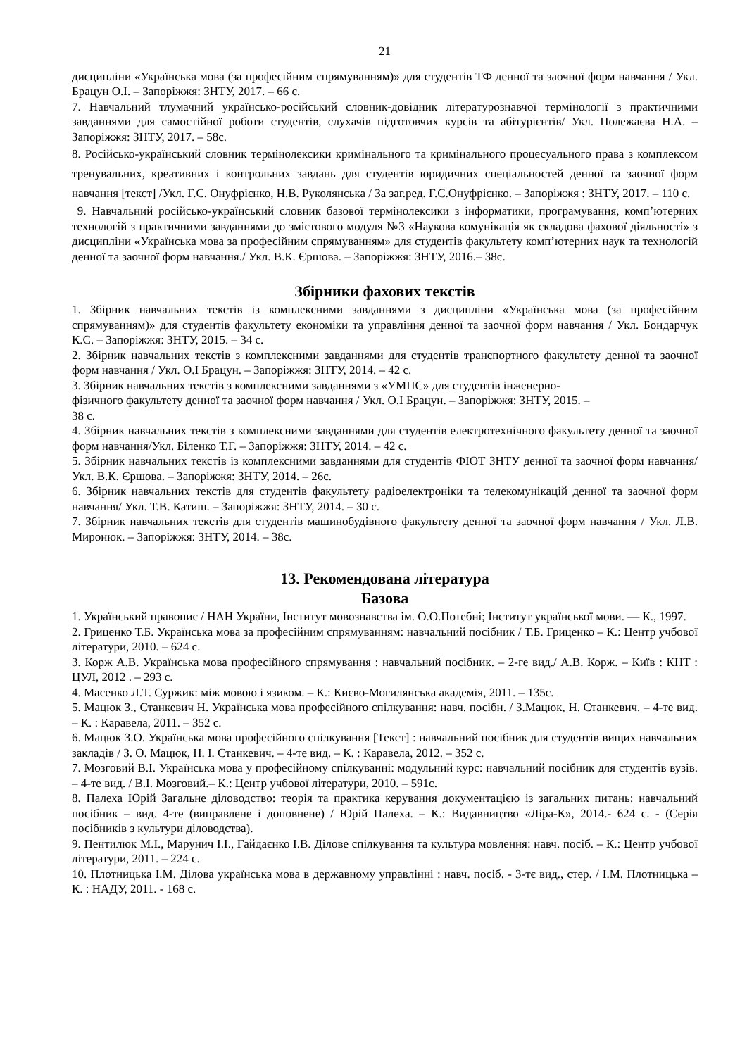21
дисципліни «Українська мова (за професійним спрямуванням)» для студентів ТФ денної та заочної форм навчання / Укл. Брацун О.І. – Запоріжжя: ЗНТУ, 2017. – 66 с.
7. Навчальний тлумачний українсько-російський словник-довідник літературознавчої термінології з практичними завданнями для самостійної роботи студентів, слухачів підготовчих курсів та абітурієнтів/ Укл. Полежаєва Н.А. – Запоріжжя: ЗНТУ, 2017. – 58с.
8. Російсько-український словник термінолексики кримінального та кримінального процесуального права з комплексом тренувальних, креативних і контрольних завдань для студентів юридичних спеціальностей денної та заочної форм навчання [текст] /Укл. Г.С. Онуфрієнко, Н.В. Руколянська / За заг.ред. Г.С.Онуфрієнко. – Запоріжжя : ЗНТУ, 2017. – 110 с.
9. Навчальний російсько-український словник базової термінолексики з інформатики, програмування, комп’ютерних технологій з практичними завданнями до змістового модуля №3 «Наукова комунікація як складова фахової діяльності» з дисципліни «Українська мова за професійним спрямуванням» для студентів факультету комп’ютерних наук та технологій денної та заочної форм навчання./ Укл. В.К. Єршова. – Запоріжжя: ЗНТУ, 2016.– 38с.
Збірники фахових текстів
1. Збірник навчальних текстів із комплексними завданнями з дисципліни «Українська мова (за професійним спрямуванням)» для студентів факультету економіки та управління денної та заочної форм навчання / Укл. Бондарчук К.С. – Запоріжжя: ЗНТУ, 2015. – 34 с.
2. Збірник навчальних текстів з комплексними завданнями для студентів транспортного факультету денної та заочної форм навчання / Укл. О.І Брацун. – Запоріжжя: ЗНТУ, 2014. – 42 с.
3. Збірник навчальних текстів з комплексними завданнями з «УМПС» для студентів інженерно-
фізичного факультету денної та заочної форм навчання / Укл. О.І Брацун. – Запоріжжя: ЗНТУ, 2015. –
38 с.
4. Збірник навчальних текстів з комплексними завданнями для студентів електротехнічного факультету денної та заочної форм навчання/Укл. Біленко Т.Г. – Запоріжжя: ЗНТУ, 2014. – 42 с.
5. Збірник навчальних текстів із комплексними завданнями для студентів ФІОТ ЗНТУ денної та заочної форм навчання/ Укл. В.К. Єршова. – Запоріжжя: ЗНТУ, 2014. – 26с.
6. Збірник навчальних текстів для студентів факультету радіоелектроніки та телекомунікацій денної та заочної форм навчання/ Укл. Т.В. Катиш. – Запоріжжя: ЗНТУ, 2014. – 30 с.
7. Збірник навчальних текстів для студентів машинобудівного факультету денної та заочної форм навчання / Укл. Л.В. Миронюк. – Запоріжжя: ЗНТУ, 2014. – 38с.
13. Рекомендована література
Базова
1. Український правопис / НАН України, Інститут мовознавства ім. О.О.Потебні; Інститут української мови. — К., 1997.
2. Гриценко Т.Б. Українська мова за професійним спрямуванням: навчальний посібник / Т.Б. Гриценко – К.: Центр учбової літератури, 2010. – 624 с.
3. Корж А.В. Українська мова професійного спрямування : навчальний посібник. – 2-ге вид./ А.В. Корж. – Київ : КНТ : ЦУЛ, 2012 . – 293 с.
4. Масенко Л.Т. Суржик: між мовою і язиком. – К.: Києво-Могилянська академія, 2011. – 135с.
5. Мацюк З., Станкевич Н. Українська мова професійного спілкування: навч. посібн. / З.Мацюк, Н. Станкевич. – 4-те вид. – К. : Каравела, 2011. – 352 с.
6. Мацюк З.О. Українська мова професійного спілкування [Текст] : навчальний посібник для студентів вищих навчальних закладів / З. О. Мацюк, Н. І. Станкевич. – 4-те вид. – К. : Каравела, 2012. – 352 с.
7. Мозговий В.І. Українська мова у професійному спілкуванні: модульний курс: навчальний посібник для студентів вузів. – 4-те вид. / В.І. Мозговий.– К.: Центр учбової літератури, 2010. – 591с.
8. Палеха Юрій Загальне діловодство: теорія та практика керування документацією із загальних питань: навчальний посібник – вид. 4-те (виправлене і доповнене) / Юрій Палеха. – К.: Видавництво «Ліра-К», 2014.- 624 с. - (Серія посібників з культури діловодства).
9. Пентилюк М.І., Марунич І.І., Гайдаєнко І.В. Ділове спілкування та культура мовлення: навч. посіб. – К.: Центр учбової літератури, 2011. – 224 с.
10. Плотницька І.М. Ділова українська мова в державному управлінні : навч. посіб. - 3-тє вид., стер. / І.М. Плотницька – К. : НАДУ, 2011. - 168 с.